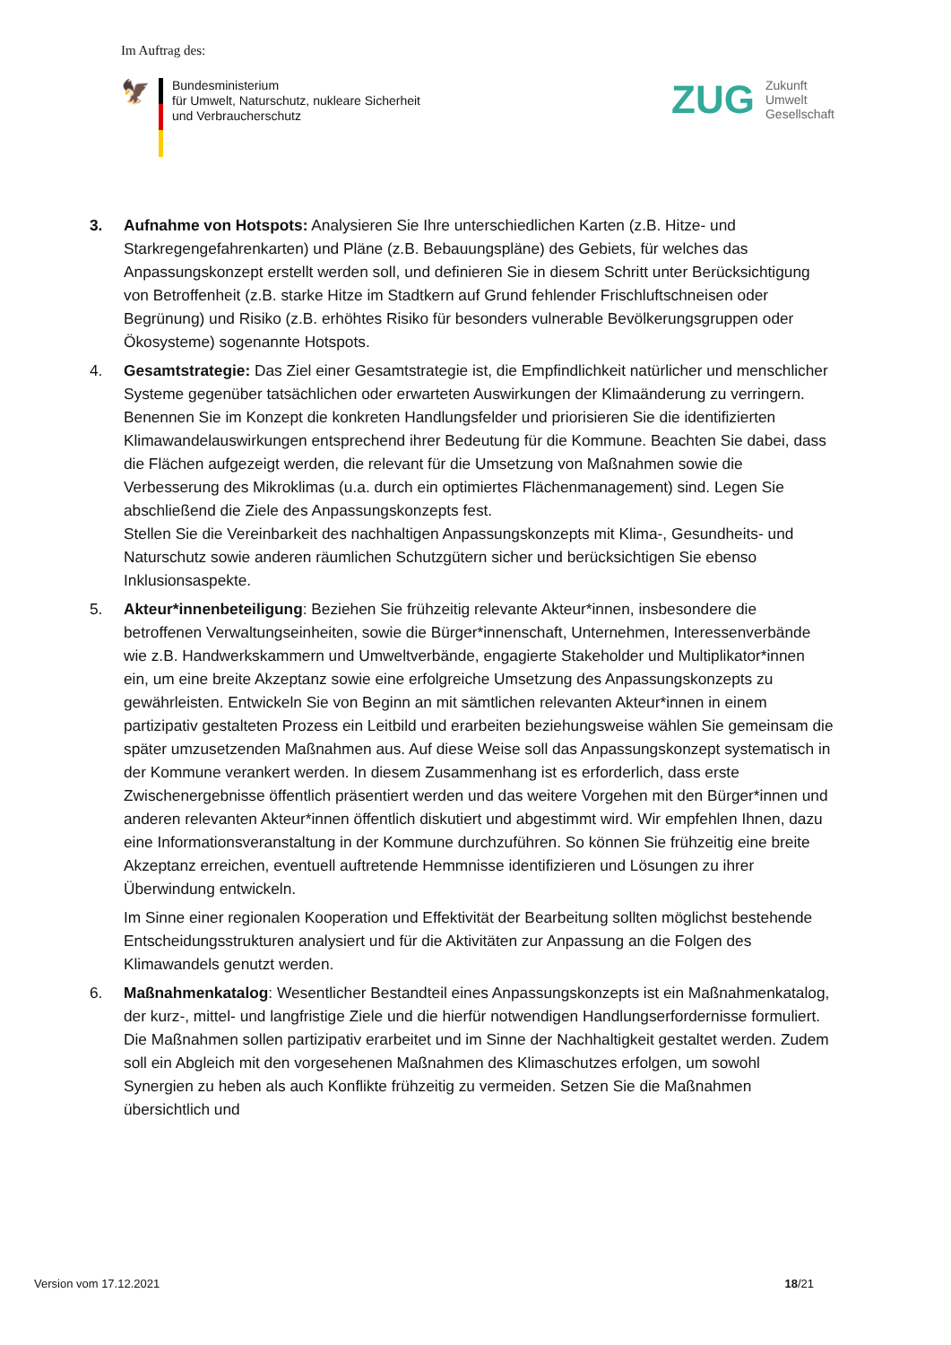Im Auftrag des:
🦅
Bundesministerium
für Umwelt, Naturschutz, nukleare Sicherheit
und Verbraucherschutz
ZUG
Zukunft
Umwelt
Gesellschaft
3. Aufnahme von Hotspots: Analysieren Sie Ihre unterschiedlichen Karten (z.B. Hitze- und Starkregengefahrenkarten) und Pläne (z.B. Bebauungspläne) des Gebiets, für welches das Anpassungskonzept erstellt werden soll, und definieren Sie in diesem Schritt unter Berücksichtigung von Betroffenheit (z.B. starke Hitze im Stadtkern auf Grund fehlender Frischluftschneisen oder Begrünung) und Risiko (z.B. erhöhtes Risiko für besonders vulnerable Bevölkerungsgruppen oder Ökosysteme) sogenannte Hotspots.
4. Gesamtstrategie: Das Ziel einer Gesamtstrategie ist, die Empfindlichkeit natürlicher und menschlicher Systeme gegenüber tatsächlichen oder erwarteten Auswirkungen der Klimaänderung zu verringern. Benennen Sie im Konzept die konkreten Handlungsfelder und priorisieren Sie die identifizierten Klimawandelauswirkungen entsprechend ihrer Bedeutung für die Kommune. Beachten Sie dabei, dass die Flächen aufgezeigt werden, die relevant für die Umsetzung von Maßnahmen sowie die Verbesserung des Mikroklimas (u.a. durch ein optimiertes Flächenmanagement) sind. Legen Sie abschließend die Ziele des Anpassungskonzepts fest.
Stellen Sie die Vereinbarkeit des nachhaltigen Anpassungskonzepts mit Klima-, Gesundheits- und Naturschutz sowie anderen räumlichen Schutzgütern sicher und berücksichtigen Sie ebenso Inklusionsaspekte.
5. Akteur*innenbeteiligung: Beziehen Sie frühzeitig relevante Akteur*innen, insbesondere die betroffenen Verwaltungseinheiten, sowie die Bürger*innenschaft, Unternehmen, Interessenverbände wie z.B. Handwerkskammern und Umweltverbände, engagierte Stakeholder und Multiplikator*innen ein, um eine breite Akzeptanz sowie eine erfolgreiche Umsetzung des Anpassungskonzepts zu gewährleisten. Entwickeln Sie von Beginn an mit sämtlichen relevanten Akteur*innen in einem partizipativ gestalteten Prozess ein Leitbild und erarbeiten beziehungsweise wählen Sie gemeinsam die später umzusetzenden Maßnahmen aus. Auf diese Weise soll das Anpassungskonzept systematisch in der Kommune verankert werden. In diesem Zusammenhang ist es erforderlich, dass erste Zwischenergebnisse öffentlich präsentiert werden und das weitere Vorgehen mit den Bürger*innen und anderen relevanten Akteur*innen öffentlich diskutiert und abgestimmt wird. Wir empfehlen Ihnen, dazu eine Informationsveranstaltung in der Kommune durchzuführen. So können Sie frühzeitig eine breite Akzeptanz erreichen, eventuell auftretende Hemmnisse identifizieren und Lösungen zu ihrer Überwindung entwickeln.
Im Sinne einer regionalen Kooperation und Effektivität der Bearbeitung sollten möglichst bestehende Entscheidungsstrukturen analysiert und für die Aktivitäten zur Anpassung an die Folgen des Klimawandels genutzt werden.
6. Maßnahmenkatalog: Wesentlicher Bestandteil eines Anpassungskonzepts ist ein Maßnahmenkatalog, der kurz-, mittel- und langfristige Ziele und die hierfür notwendigen Handlungserfordernisse formuliert. Die Maßnahmen sollen partizipativ erarbeitet und im Sinne der Nachhaltigkeit gestaltet werden. Zudem soll ein Abgleich mit den vorgesehenen Maßnahmen des Klimaschutzes erfolgen, um sowohl Synergien zu heben als auch Konflikte frühzeitig zu vermeiden. Setzen Sie die Maßnahmen übersichtlich und
Version vom 17.12.2021 18/21